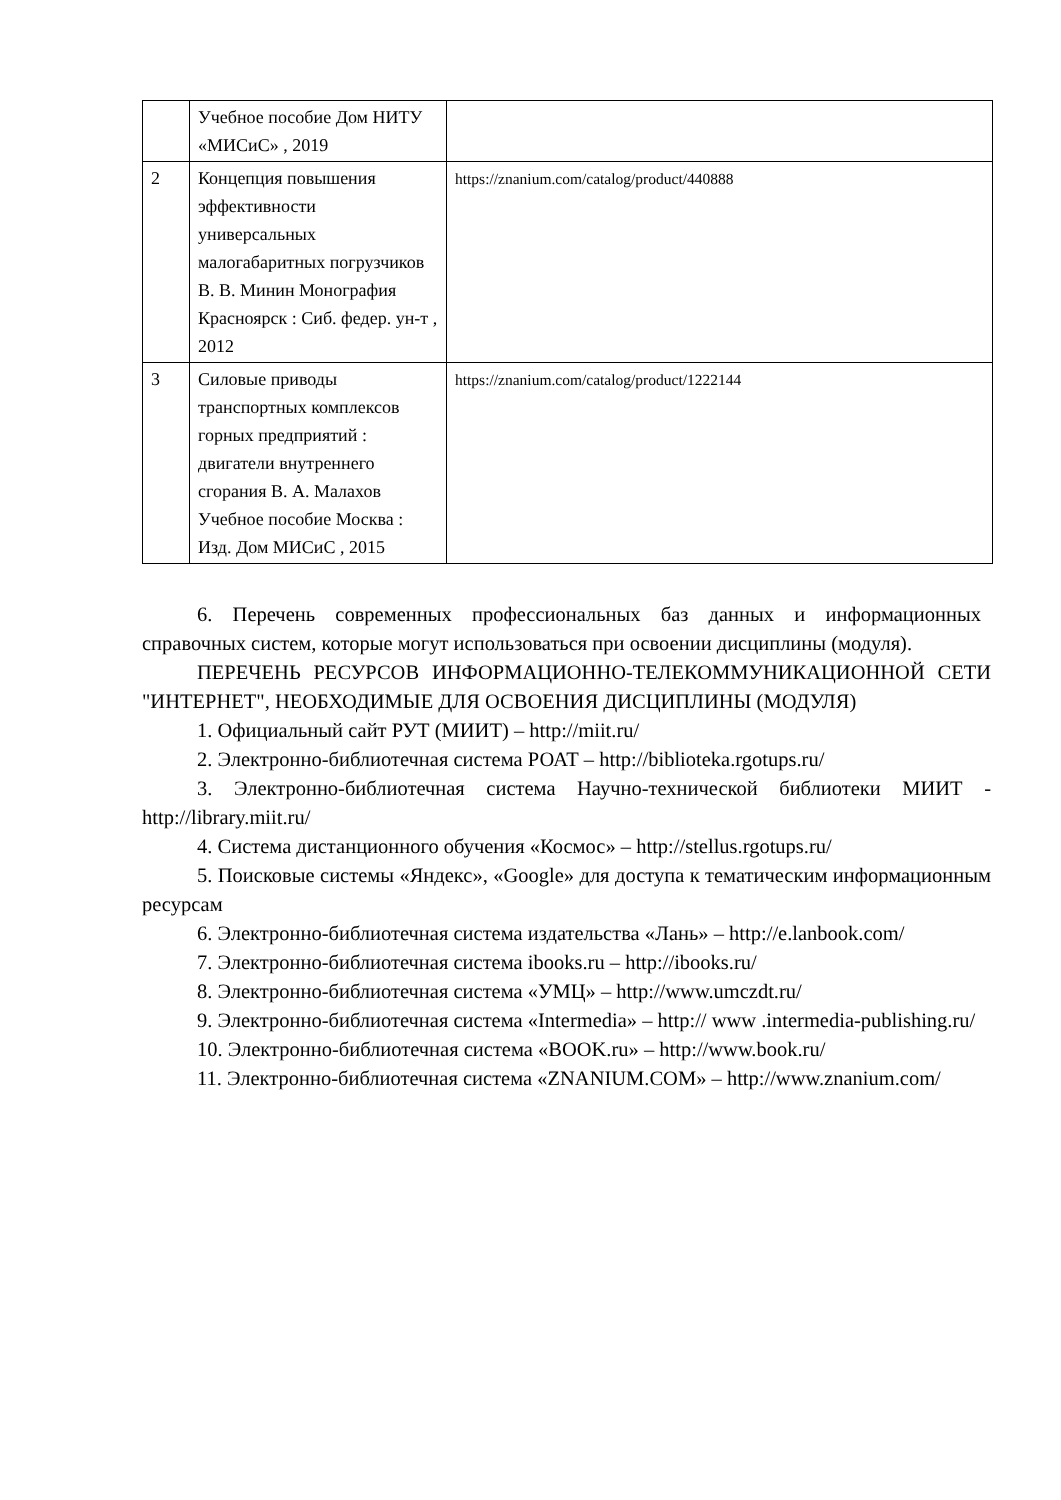| | Учебное пособие Дом НИТУ «МИСиС» , 2019 | |
| 2 | Концепция повышения эффективности универсальных малогабаритных погрузчиков В. В. Минин Монография Красноярск : Сиб. федер. ун-т , 2012 | https://znanium.com/catalog/product/440888 |
| 3 | Силовые приводы транспортных комплексов горных предприятий : двигатели внутреннего сгорания В. А. Малахов Учебное пособие Москва : Изд. Дом МИСиС , 2015 | https://znanium.com/catalog/product/1222144 |
6. Перечень современных профессиональных баз данных и информационных справочных систем, которые могут использоваться при освоении дисциплины (модуля).
ПЕРЕЧЕНЬ РЕСУРСОВ ИНФОРМАЦИОННО-ТЕЛЕКОММУНИКАЦИОННОЙ СЕТИ "ИНТЕРНЕТ", НЕОБХОДИМЫЕ ДЛЯ ОСВОЕНИЯ ДИСЦИПЛИНЫ (МОДУЛЯ)
1. Официальный сайт РУТ (МИИТ) – http://miit.ru/
2. Электронно-библиотечная система РОАТ – http://biblioteka.rgotups.ru/
3. Электронно-библиотечная система Научно-технической библиотеки МИИТ - http://library.miit.ru/
4. Система дистанционного обучения «Космос» – http://stellus.rgotups.ru/
5. Поисковые системы «Яндекс», «Google» для доступа к тематическим информационным ресурсам
6. Электронно-библиотечная система издательства «Лань» – http://e.lanbook.com/
7. Электронно-библиотечная система ibooks.ru – http://ibooks.ru/
8. Электронно-библиотечная система «УМЦ» – http://www.umczdt.ru/
9. Электронно-библиотечная система «Intermedia» – http:// www .intermedia-publishing.ru/
10. Электронно-библиотечная система «BOOK.ru» – http://www.book.ru/
11. Электронно-библиотечная система «ZNANIUM.COM» – http://www.znanium.com/